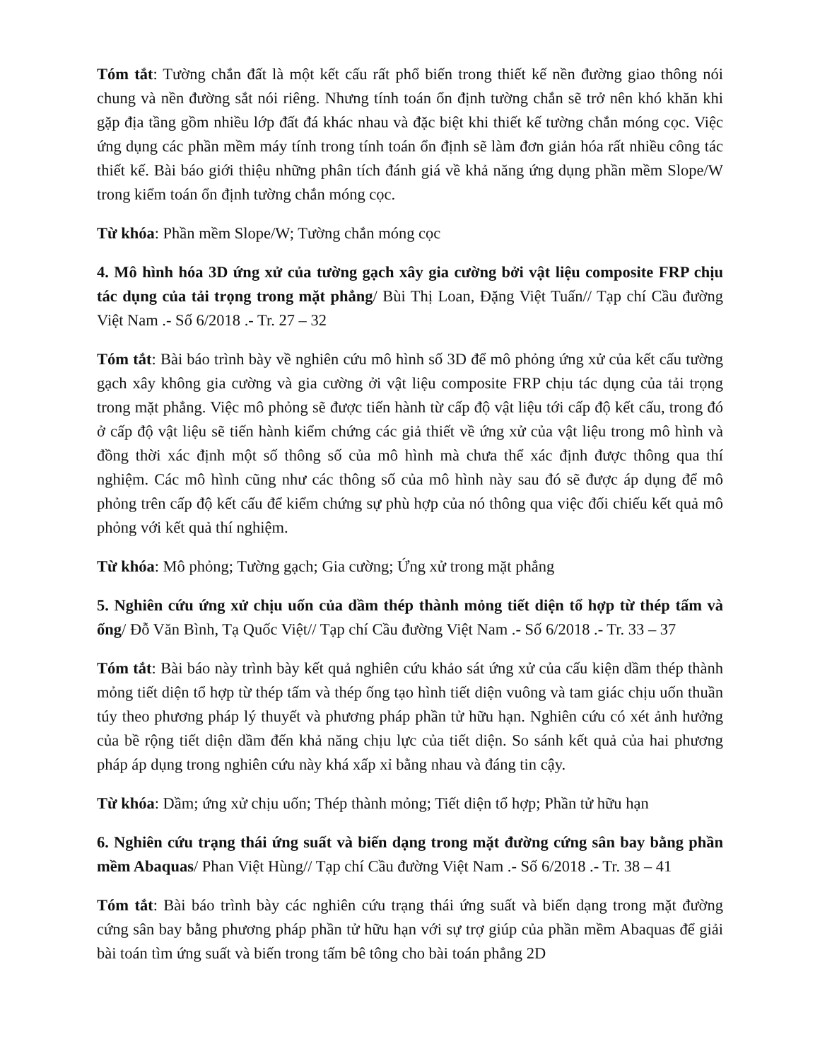Tóm tắt: Tường chắn đất là một kết cấu rất phổ biến trong thiết kế nền đường giao thông nói chung và nền đường sắt nói riêng. Nhưng tính toán ổn định tường chắn sẽ trở nên khó khăn khi gặp địa tầng gồm nhiều lớp đất đá khác nhau và đặc biệt khi thiết kế tường chắn móng cọc. Việc ứng dụng các phần mềm máy tính trong tính toán ổn định sẽ làm đơn giản hóa rất nhiều công tác thiết kế. Bài báo giới thiệu những phân tích đánh giá về khả năng ứng dụng phần mềm Slope/W trong kiểm toán ổn định tường chắn móng cọc.
Từ khóa: Phần mềm Slope/W; Tường chắn móng cọc
4. Mô hình hóa 3D ứng xử của tường gạch xây gia cường bởi vật liệu composite FRP chịu tác dụng của tải trọng trong mặt phẳng/ Bùi Thị Loan, Đặng Việt Tuấn// Tạp chí Cầu đường Việt Nam .- Số 6/2018 .- Tr. 27 – 32
Tóm tắt: Bài báo trình bày về nghiên cứu mô hình số 3D để mô phỏng ứng xử của kết cấu tường gạch xây không gia cường và gia cường ởi vật liệu composite FRP chịu tác dụng của tải trọng trong mặt phẳng. Việc mô phỏng sẽ được tiến hành từ cấp độ vật liệu tới cấp độ kết cấu, trong đó ở cấp độ vật liệu sẽ tiến hành kiểm chứng các giả thiết về ứng xử của vật liệu trong mô hình và đồng thời xác định một số thông số của mô hình mà chưa thể xác định được thông qua thí nghiệm. Các mô hình cũng như các thông số của mô hình này sau đó sẽ được áp dụng để mô phỏng trên cấp độ kết cấu để kiểm chứng sự phù hợp của nó thông qua việc đối chiếu kết quả mô phỏng với kết quả thí nghiệm.
Từ khóa: Mô phỏng; Tường gạch; Gia cường; Ứng xử trong mặt phẳng
5. Nghiên cứu ứng xử chịu uốn của dầm thép thành mỏng tiết diện tổ hợp từ thép tấm và ống/ Đỗ Văn Bình, Tạ Quốc Việt// Tạp chí Cầu đường Việt Nam .- Số 6/2018 .- Tr. 33 – 37
Tóm tắt: Bài báo này trình bày kết quả nghiên cứu khảo sát ứng xử của cấu kiện dầm thép thành mỏng tiết diện tổ hợp từ thép tấm và thép ống tạo hình tiết diện vuông và tam giác chịu uốn thuần túy theo phương pháp lý thuyết và phương pháp phần tử hữu hạn. Nghiên cứu có xét ảnh hưởng của bề rộng tiết diện dầm đến khả năng chịu lực của tiết diện. So sánh kết quả của hai phương pháp áp dụng trong nghiên cứu này khá xấp xỉ bằng nhau và đáng tin cậy.
Từ khóa: Dầm; ứng xử chịu uốn; Thép thành mỏng; Tiết diện tổ hợp; Phần tử hữu hạn
6. Nghiên cứu trạng thái ứng suất và biến dạng trong mặt đường cứng sân bay bằng phần mềm Abaquas/ Phan Việt Hùng// Tạp chí Cầu đường Việt Nam .- Số 6/2018 .- Tr. 38 – 41
Tóm tắt: Bài báo trình bày các nghiên cứu trạng thái ứng suất và biến dạng trong mặt đường cứng sân bay bằng phương pháp phần tử hữu hạn với sự trợ giúp của phần mềm Abaquas để giải bài toán tìm ứng suất và biến trong tấm bê tông cho bài toán phẳng 2D